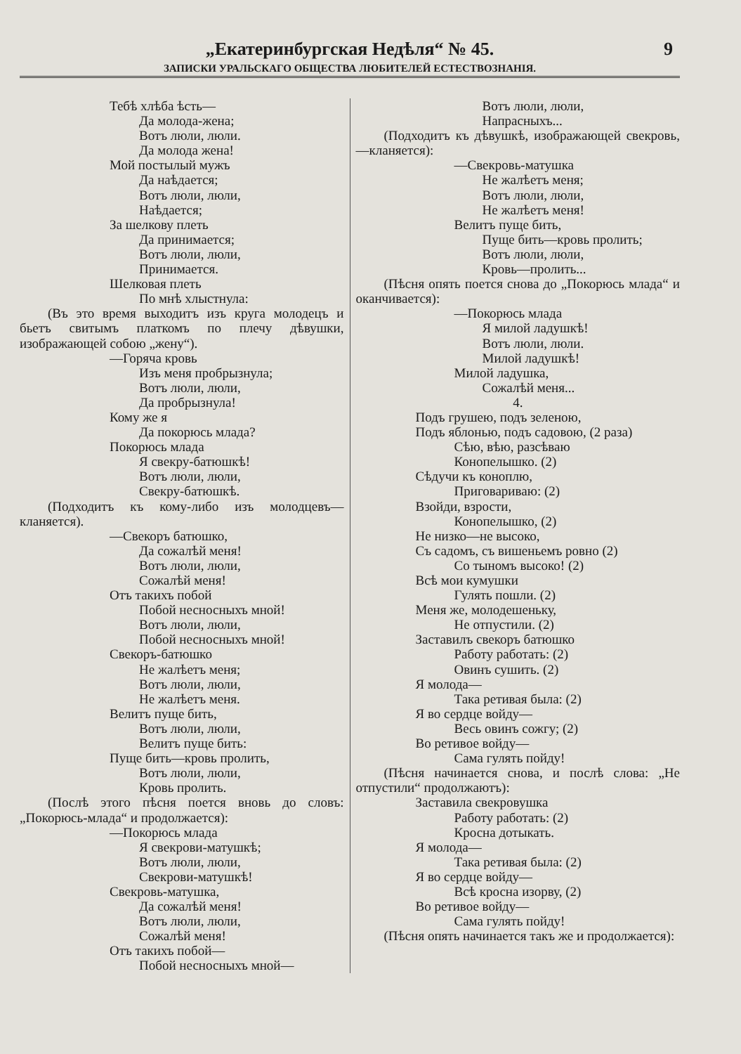„Екатеринбургская Недѣля“ № 45.
9
ЗАПИСКИ УРАЛЬСКАГО ОБЩЕСТВА ЛЮБИТЕЛЕЙ ЕСТЕСТВОЗНАНІЯ.
Тебѣ хлѣба ѣсть—
Да молода-жена;
Вотъ люли, люли.
Да молода жена!
Мой постылый мужъ
Да наѣдается;
Вотъ люли, люли,
Наѣдается;
За шелкову плеть
Да принимается;
Вотъ люли, люли,
Принимается.
Шелковая плеть
По мнѣ хлыстнула:
(Въ это время выходитъ изъ круга молодецъ и бьетъ свитымъ платкомъ по плечу дѣвушки, изображающей собою „жену“).
—Горяча кровь
Изъ меня пробрызнула;
Вотъ люли, люли,
Да пробрызнула!
Кому же я
Да покорюсь млада?
Покорюсь млада
Я свекру-батюшкѣ!
Вотъ люли, люли,
Свекру-батюшкѣ.
(Подходитъ къ кому-либо изъ молодцевъ—кланяется).
—Свекоръ батюшко,
Да сожалѣй меня!
Вотъ люли, люли,
Сожалѣй меня!
Отъ такихъ побой
Побой несносныхъ мной!
Вотъ люли, люли,
Побой несносныхъ мной!
Свекоръ-батюшко
Не жалѣетъ меня;
Вотъ люли, люли,
Не жалѣетъ меня.
Велитъ пуще бить,
Вотъ люли, люли,
Велитъ пуще бить:
Пуще бить—кровь пролить,
Вотъ люли, люли,
Кровь пролить.
(Послѣ этого пѣсня поется вновь до словъ: „Покорюсь-млада“ и продолжается):
—Покорюсь млада
Я свекрови-матушкѣ;
Вотъ люли, люли,
Свекрови-матушкѣ!
Свекровь-матушка,
Да сожалѣй меня!
Вотъ люли, люли,
Сожалѣй меня!
Отъ такихъ побой—
Побой несносныхъ мной—
Вотъ люли, люли,
Напрасныхъ...
(Подходитъ къ дѣвушкѣ, изображающей свекровь,—кланяется):
—Свекровь-матушка
Не жалѣетъ меня;
Вотъ люли, люли,
Не жалѣетъ меня!
Велитъ пуще бить,
Пуще бить—кровь пролить;
Вотъ люли, люли,
Кровь—пролить...
(Пѣсня опять поется снова до „Покорюсь млада“ и оканчивается):
—Покорюсь млада
Я милой ладушкѣ!
Вотъ люли, люли.
Милой ладушкѣ!
Милой ладушка,
Сожалѣй меня...
4.
Подъ грушею, подъ зеленою,
Подъ яблонью, подъ садовою, (2 раза)
Сѣю, вѣю, разсѣваю
Конопелышко. (2)
Сѣдучи къ коноплю,
Приговариваю: (2)
Взойди, взрости,
Конопелышко, (2)
Не низко—не высоко,
Съ садомъ, съ вишеньемъ ровно (2)
Со тыномъ высоко! (2)
Всѣ мои кумушки
Гулять пошли. (2)
Меня же, молодешеньку,
Не отпустили. (2)
Заставилъ свекоръ батюшко
Работу работать: (2)
Овинъ сушить. (2)
Я молода—
Така ретивая была: (2)
Я во сердце войду—
Весь овинъ сожгу; (2)
Во ретивое войду—
Сама гулять пойду!
(Пѣсня начинается снова, и послѣ слова: „Не отпустили“ продолжаютъ):
Заставила свекровушка
Работу работать: (2)
Кросна дотыкать.
Я молода—
Така ретивая была: (2)
Я во сердце войду—
Всѣ кросна изорву, (2)
Во ретивое войду—
Сама гулять пойду!
(Пѣсня опять начинается такъ же и продолжается):